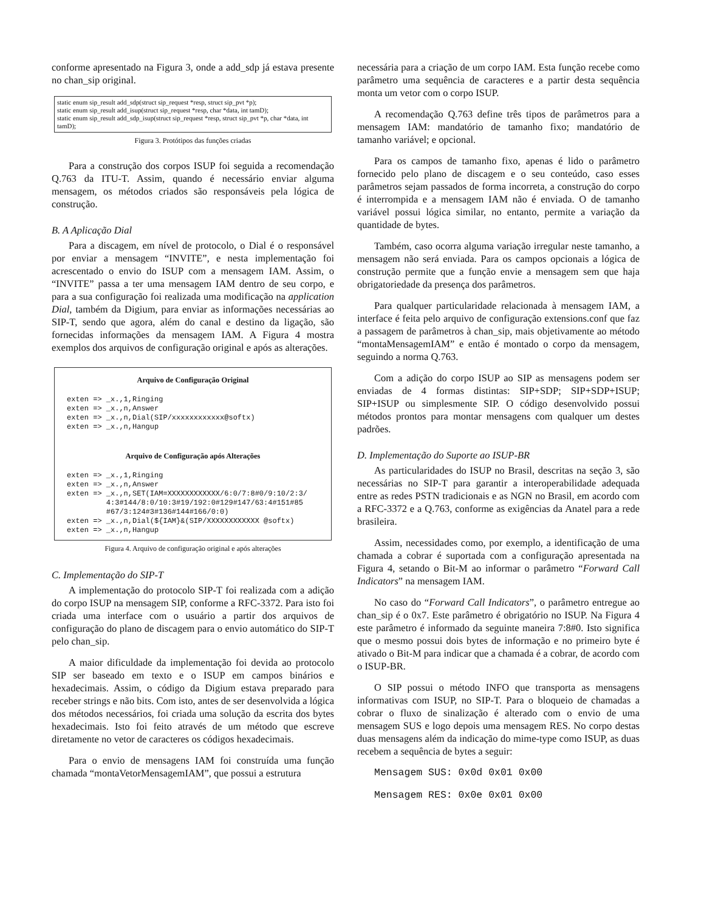conforme apresentado na Figura 3, onde a add_sdp já estava presente no chan_sip original.
static enum sip_result add_sdp(struct sip_request *resp, struct sip_pvt *p);
static enum sip_result add_isup(struct sip_request *resp, char *data, int tamD);
static enum sip_result add_sdp_isup(struct sip_request *resp, struct sip_pvt *p, char *data, int tamD);
Figura 3. Protótipos das funções criadas
Para a construção dos corpos ISUP foi seguida a recomendação Q.763 da ITU-T. Assim, quando é necessário enviar alguma mensagem, os métodos criados são responsáveis pela lógica de construção.
B. A Aplicação Dial
Para a discagem, em nível de protocolo, o Dial é o responsável por enviar a mensagem “INVITE”, e nesta implementação foi acrescentado o envio do ISUP com a mensagem IAM. Assim, o “INVITE” passa a ter uma mensagem IAM dentro de seu corpo, e para a sua configuração foi realizada uma modificação na application Dial, também da Digium, para enviar as informações necessárias ao SIP-T, sendo que agora, além do canal e destino da ligação, são fornecidas informações da mensagem IAM. A Figura 4 mostra exemplos dos arquivos de configuração original e após as alterações.
Arquivo de Configuração Original
exten => _x.,1,Ringing
exten => _x.,n,Answer
exten => _x.,n,Dial(SIP/xxxxxxxxxxxx@softx)
exten => _x.,n,Hangup
Arquivo de Configuração após Alterações
exten => _x.,1,Ringing
exten => _x.,n,Answer
exten => _x.,n,SET(IAM=XXXXXXXXXXXX/6:0/7:8#0/9:10/2:3/
         4:3#144/8:0/10:3#19/192:0#129#147/63:4#151#85
         #67/3:124#3#136#144#166/0:0)
exten => _x.,n,Dial(${IAM}&(SIP/XXXXXXXXXXXX @softx)
exten => _x.,n,Hangup
Figura 4. Arquivo de configuração original e após alterações
C. Implementação do SIP-T
A implementação do protocolo SIP-T foi realizada com a adição do corpo ISUP na mensagem SIP, conforme a RFC-3372. Para isto foi criada uma interface com o usuário a partir dos arquivos de configuração do plano de discagem para o envio automático do SIP-T pelo chan_sip.
A maior dificuldade da implementação foi devida ao protocolo SIP ser baseado em texto e o ISUP em campos binários e hexadecimais. Assim, o código da Digium estava preparado para receber strings e não bits. Com isto, antes de ser desenvolvida a lógica dos métodos necessários, foi criada uma solução da escrita dos bytes hexadecimais. Isto foi feito através de um método que escreve diretamente no vetor de caracteres os códigos hexadecimais.
Para o envio de mensagens IAM foi construída uma função chamada “montaVetorMensagemIAM”, que possui a estrutura
necessária para a criação de um corpo IAM. Esta função recebe como parâmetro uma sequência de caracteres e a partir desta sequência monta um vetor com o corpo ISUP.
A recomendação Q.763 define três tipos de parâmetros para a mensagem IAM: mandatório de tamanho fixo; mandatório de tamanho variável; e opcional.
Para os campos de tamanho fixo, apenas é lido o parâmetro fornecido pelo plano de discagem e o seu conteúdo, caso esses parâmetros sejam passados de forma incorreta, a construção do corpo é interrompida e a mensagem IAM não é enviada. O de tamanho variável possui lógica similar, no entanto, permite a variação da quantidade de bytes.
Também, caso ocorra alguma variação irregular neste tamanho, a mensagem não será enviada. Para os campos opcionais a lógica de construção permite que a função envie a mensagem sem que haja obrigatoriedade da presença dos parâmetros.
Para qualquer particularidade relacionada à mensagem IAM, a interface é feita pelo arquivo de configuração extensions.conf que faz a passagem de parâmetros à chan_sip, mais objetivamente ao método “montaMensagemIAM” e então é montado o corpo da mensagem, seguindo a norma Q.763.
Com a adição do corpo ISUP ao SIP as mensagens podem ser enviadas de 4 formas distintas: SIP+SDP; SIP+SDP+ISUP; SIP+ISUP ou simplesmente SIP. O código desenvolvido possui métodos prontos para montar mensagens com qualquer um destes padrões.
D. Implementação do Suporte ao ISUP-BR
As particularidades do ISUP no Brasil, descritas na seção 3, são necessárias no SIP-T para garantir a interoperabilidade adequada entre as redes PSTN tradicionais e as NGN no Brasil, em acordo com a RFC-3372 e a Q.763, conforme as exigências da Anatel para a rede brasileira.
Assim, necessidades como, por exemplo, a identificação de uma chamada a cobrar é suportada com a configuração apresentada na Figura 4, setando o Bit-M ao informar o parâmetro “Forward Call Indicators” na mensagem IAM.
No caso do “Forward Call Indicators”, o parâmetro entregue ao chan_sip é o 0x7. Este parâmetro é obrigatório no ISUP. Na Figura 4 este parâmetro é informado da seguinte maneira 7:8#0. Isto significa que o mesmo possui dois bytes de informação e no primeiro byte é ativado o Bit-M para indicar que a chamada é a cobrar, de acordo com o ISUP-BR.
O SIP possui o método INFO que transporta as mensagens informativas com ISUP, no SIP-T. Para o bloqueio de chamadas a cobrar o fluxo de sinalização é alterado com o envio de uma mensagem SUS e logo depois uma mensagem RES. No corpo destas duas mensagens além da indicação do mime-type como ISUP, as duas recebem a sequência de bytes a seguir:
Mensagem SUS: 0x0d 0x01 0x00
Mensagem RES: 0x0e 0x01 0x00